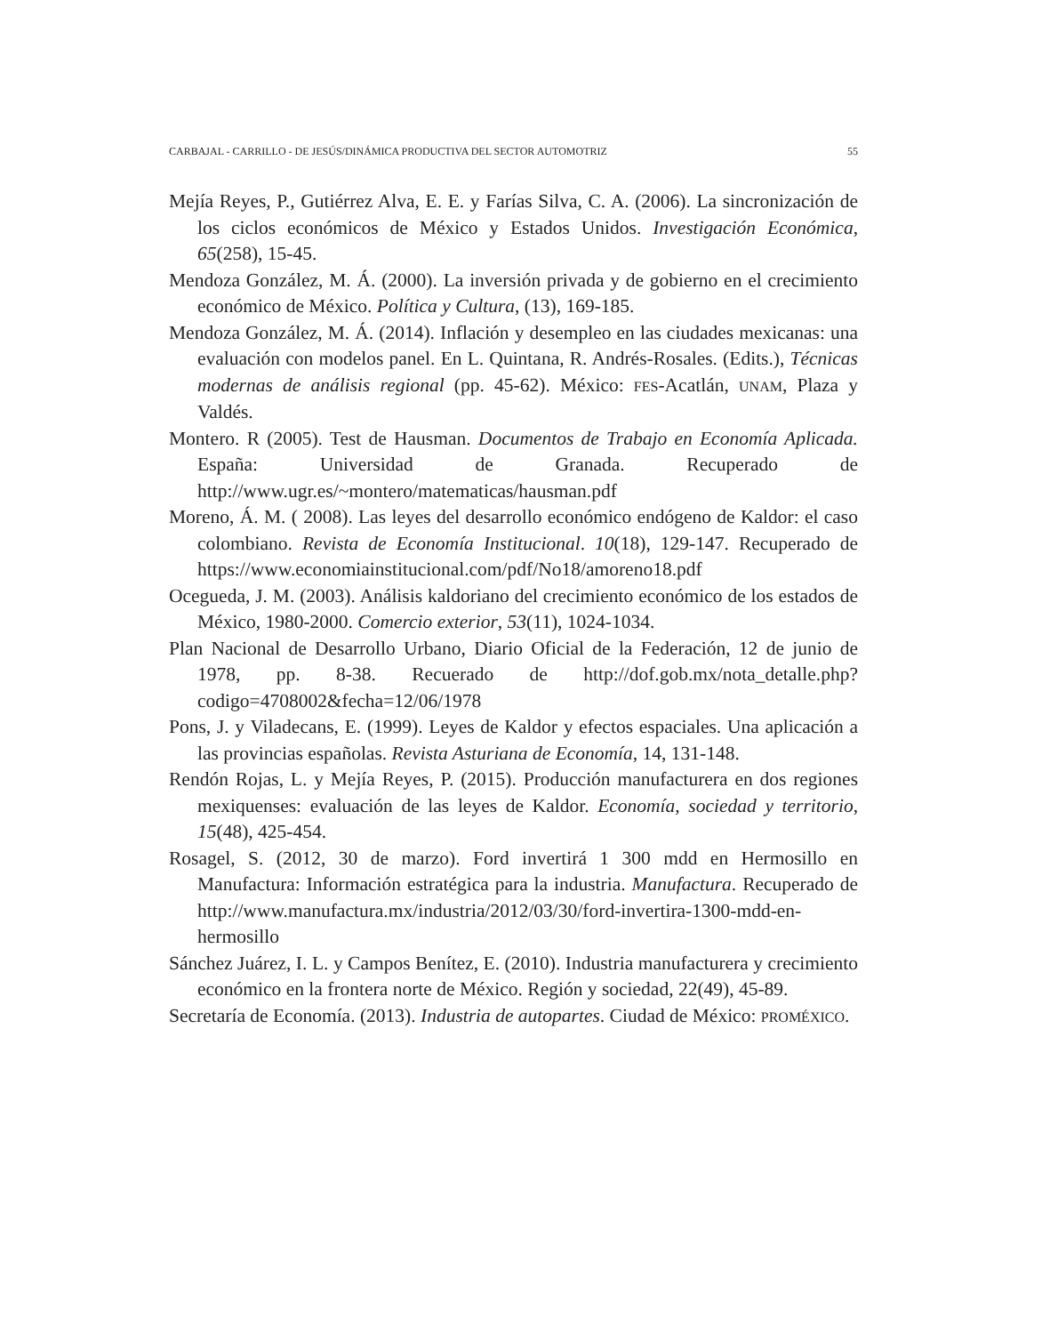CARBAJAL - CARRILLO - DE JESÚS/DINÁMICA PRODUCTIVA DEL SECTOR AUTOMOTRIZ 55
Mejía Reyes, P., Gutiérrez Alva, E. E. y Farías Silva, C. A. (2006). La sincronización de los ciclos económicos de México y Estados Unidos. Investigación Económica, 65(258), 15-45.
Mendoza González, M. Á. (2000). La inversión privada y de gobierno en el crecimiento económico de México. Política y Cultura, (13), 169-185.
Mendoza González, M. Á. (2014). Inflación y desempleo en las ciudades mexicanas: una evaluación con modelos panel. En L. Quintana, R. Andrés-Rosales. (Edits.), Técnicas modernas de análisis regional (pp. 45-62). México: FES-Acatlán, UNAM, Plaza y Valdés.
Montero. R (2005). Test de Hausman. Documentos de Trabajo en Economía Aplicada. España: Universidad de Granada. Recuperado de http://www.ugr.es/~montero/matematicas/hausman.pdf
Moreno, Á. M. ( 2008). Las leyes del desarrollo económico endógeno de Kaldor: el caso colombiano. Revista de Economía Institucional. 10(18), 129-147. Recuperado de https://www.economiainstitucional.com/pdf/No18/amoreno18.pdf
Ocegueda, J. M. (2003). Análisis kaldoriano del crecimiento económico de los estados de México, 1980-2000. Comercio exterior, 53(11), 1024-1034.
Plan Nacional de Desarrollo Urbano, Diario Oficial de la Federación, 12 de junio de 1978, pp. 8-38. Recuerado de http://dof.gob.mx/nota_detalle.php?codigo=4708002&fecha=12/06/1978
Pons, J. y Viladecans, E. (1999). Leyes de Kaldor y efectos espaciales. Una aplicación a las provincias españolas. Revista Asturiana de Economía, 14, 131-148.
Rendón Rojas, L. y Mejía Reyes, P. (2015). Producción manufacturera en dos regiones mexiquenses: evaluación de las leyes de Kaldor. Economía, sociedad y territorio, 15(48), 425-454.
Rosagel, S. (2012, 30 de marzo). Ford invertirá 1 300 mdd en Hermosillo en Manufactura: Información estratégica para la industria. Manufactura. Recuperado de http://www.manufactura.mx/industria/2012/03/30/ford-invertira-1300-mdd-en-hermosillo
Sánchez Juárez, I. L. y Campos Benítez, E. (2010). Industria manufacturera y crecimiento económico en la frontera norte de México. Región y sociedad, 22(49), 45-89.
Secretaría de Economía. (2013). Industria de autopartes. Ciudad de México: PROMÉXICO.